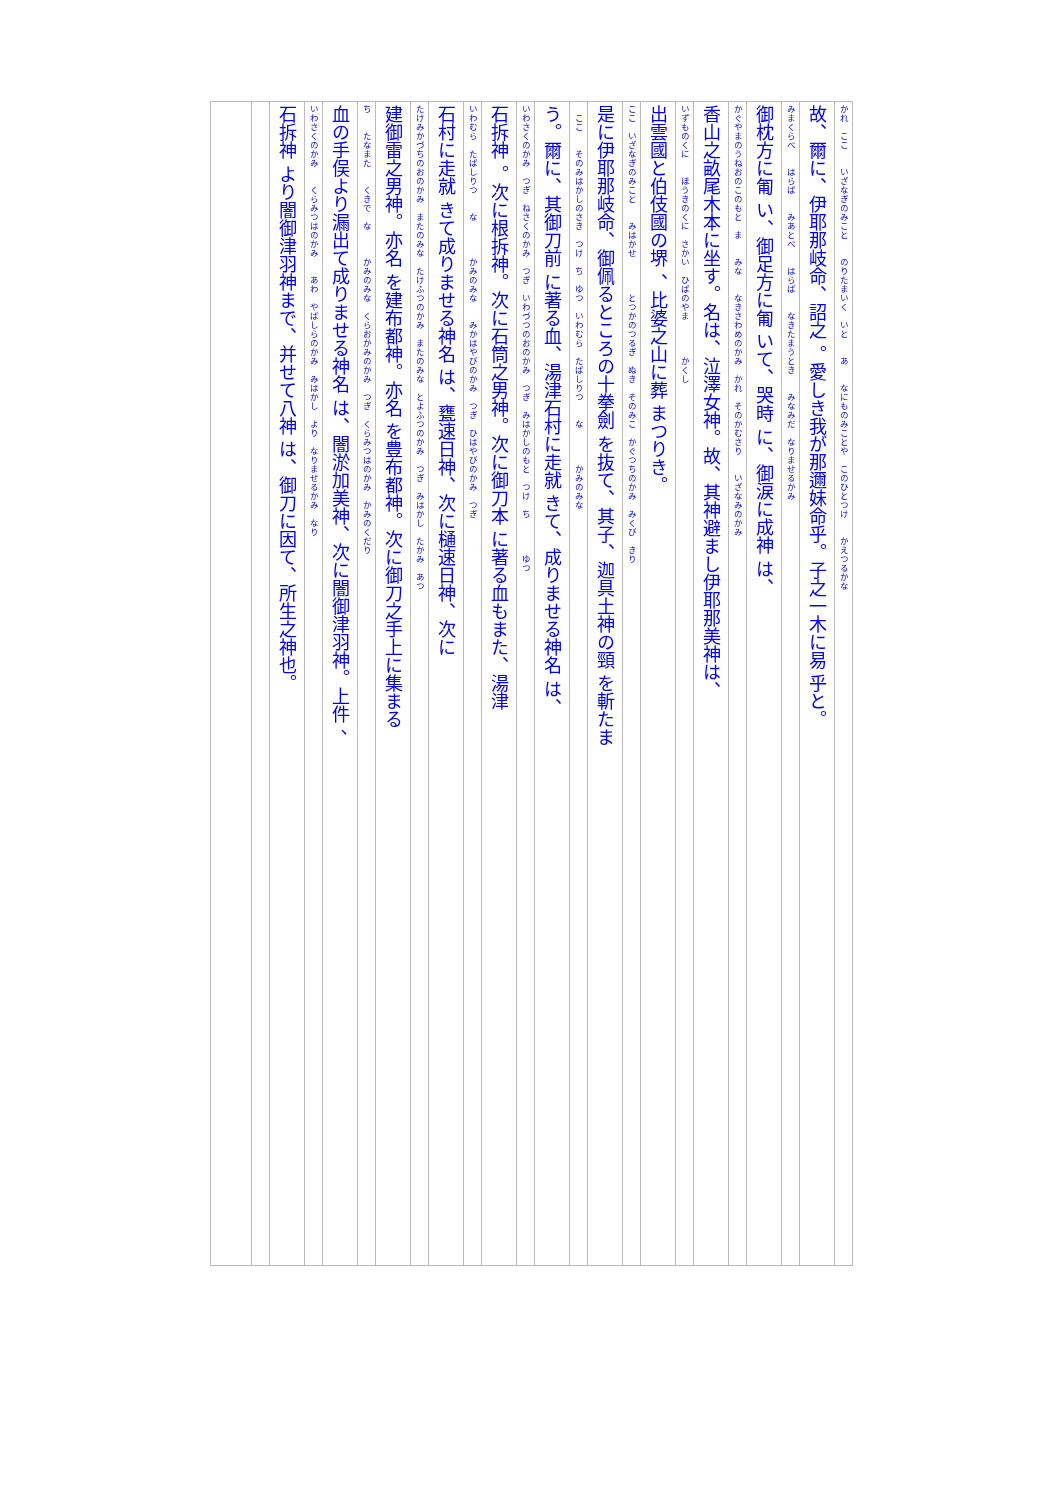かれ　ここ　　いざなぎのみこと　　のりたまいく　いと　　あ　　なにものみことや　このひとつけ　　かえつるかな
故、爾に、伊耶那岐命、詔之 。愛しき我が那邇妹命乎。子之一木に易 乎と。
みまくらべ　　はらば　　みあとべ　　はらば　　なきたまうとき　　みなみだ　なりませるかみ
御枕方に匍 い、御足方に匍 いて、哭時 に、御涙に成神 は、
かぐやまのうねおのこのもと　ま　　みな　　なきさわめのかみ　かれ　そのかむさり　　いざなみのかみ
香山之畝尾木本に坐す。名は、泣澤女神。故、其神避まし伊耶那美神は、
いずものくに　　ほうきのくに　さかい　ひばのやま　　　　かくし
出雲國と伯伎國の堺 、比婆之山に葬 まつりき。
ここ　いざなぎのみこと　　みはかせ　　　　とつかのつるぎ　ぬき　そのみこ　かぐつちのかみ　みくび　きり
是に伊耶那岐命、御佩るところの十拳劍 を抜て、其子、迦具土神の頸 を斬たま
　ここ　　そのみはかしのさき　つけ　ち　ゆつ　いわむら　たばしりつ　　な　　　　かみのみな
う。爾に、其御刀前 に著る血、湯津石村に走就 きて、成りませる神名 は、
いわさくのかみ　つぎ　ねさくのかみ　つぎ　いわづつのおのかみ　つぎ　みはかしのもと　つけ　ち　　　　ゆつ
石拆神 。次に根拆神。次に石筒之男神。次に御刀本 に著る血もまた、湯津
いわむら　たばしりつ　　な　　　　かみのみな　　みかはやびのかみ　つぎ　ひはやびのかみ　つぎ
石村に走就 きて成りませる神名 は、甕速日神、次に樋速日神、次に
たけみかづちのおのかみ　またのみな　たけふつのかみ　またのみな　とよふつのかみ　つぎ　みはかし　たかみ　あつ
建御雷之男神。亦名 を建布都神。亦名 を豊布都神。次に御刀之手上に集まる
ち　　たなまた　　くきで　な　　　かみのみな　くらおかみのかみ　つぎ　くらみつはのかみ　かみのくだり
血の手俣より漏出て成りませる神名 は、闇淤加美神、次に闇御津羽神。上件 、
いわさくのかみ　　くらみつはのかみ　　あわ　やばしらのかみ　みはかし　より　なりませるかみ　なり
石拆神 より闇御津羽神まで、并せて八神 は、御刀に因て、所生之神也。